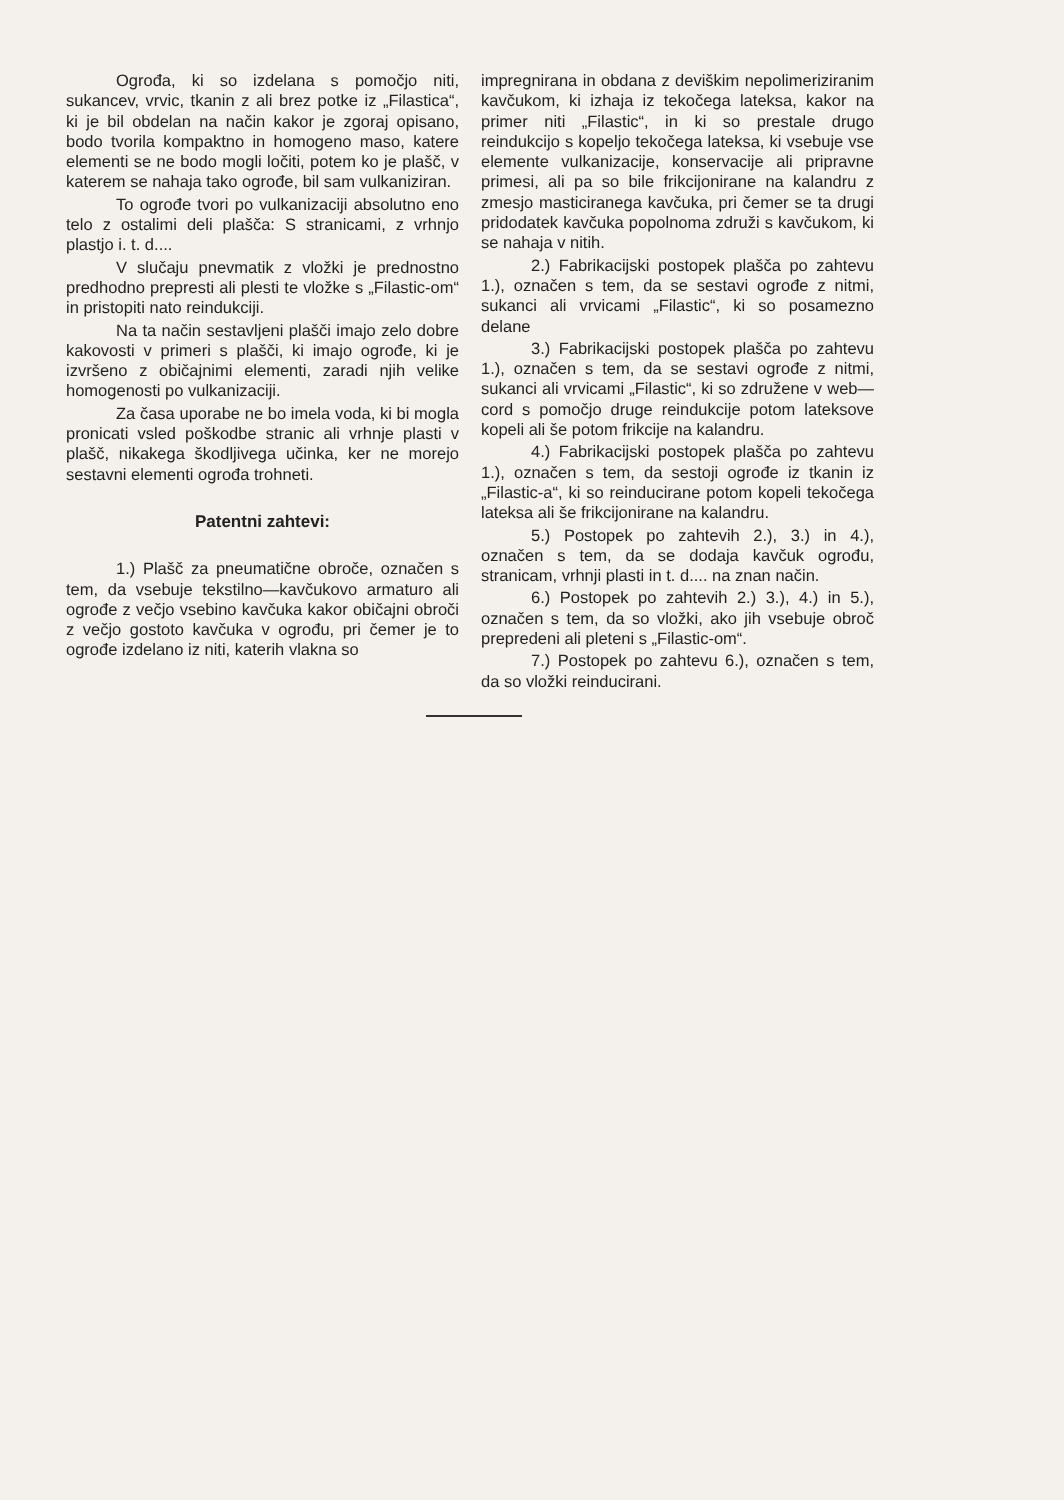Ogrođa, ki so izdelana s pomočjo niti, sukancev, vrvic, tkanin z ali brez potke iz „Filastica“, ki je bil obdelan na način kakor je zgoraj opisano, bodo tvorila kompaktno in homogeno maso, katere elementi se ne bodo mogli ločiti, potem ko je plašč, v katerem se nahaja tako ogrođe, bil sam vulkaniziran.
To ogrođe tvori po vulkanizaciji absolutno eno telo z ostalimi deli plašča: S stranicami, z vrhnjo plastjo i. t. d....
V slučaju pnevmatik z vložki je prednostno predhodno prepresti ali plesti te vložke s „Filastic-om“ in pristopiti nato reindukciji.
Na ta način sestavljeni plašči imajo zelo dobre kakovosti v primeri s plašči, ki imajo ogrođe, ki je izvršeno z običajnimi elementi, zaradi njih velike homogenosti po vulkanizaciji.
Za časa uporabe ne bo imela voda, ki bi mogla pronicati vsled poškodbe stranic ali vrhnje plasti v plašč, nikakega škodljivega učinka, ker ne morejo sestavni elementi ogrođa trohneti.
Patentni zahtevi:
1.) Plašč za pneumatične obroče, označen s tem, da vsebuje tekstilno—kavčukovo armaturo ali ogrođe z večjo vsebino kavčuka kakor običajni obroči z večjo gostoto kavčuka v ogrođu, pri čemer je to ogrođe izdelano iz niti, katerih vlakna so
impregnirana in obdana z deviškim nepolimeriziranim kavčukom, ki izhaja iz tekočega lateksa, kakor na primer niti „Filastic“, in ki so prestale drugo reindukcijo s kopeljo tekočega lateksa, ki vsebuje vse elemente vulkanizacije, konservacije ali pripravne primesi, ali pa so bile frikcijonirane na kalandru z zmesjo masticiranega kavčuka, pri čemer se ta drugi pridodatek kavčuka popolnoma združi s kavčukom, ki se nahaja v nitih.
2.) Fabrikacijski postopek plašča po zahtevu 1.), označen s tem, da se sestavi ogrođe z nitmi, sukanci ali vrvicami „Filastic“, ki so posamezno delane
3.) Fabrikacijski postopek plašča po zahtevu 1.), označen s tem, da se sestavi ogrođe z nitmi, sukanci ali vrvicami „Filastic“, ki so združene v web—cord s pomočjo druge reindukcije potom lateksove kopeli ali še potom frikcije na kalandru.
4.) Fabrikacijski postopek plašča po zahtevu 1.), označen s tem, da sestoji ogrođe iz tkanin iz „Filastic-a“, ki so reinducirane potom kopeli tekočega lateksa ali še frikcijonirane na kalandru.
5.) Postopek po zahtevih 2.), 3.) in 4.), označen s tem, da se dodaja kavčuk ogrođu, stranicam, vrhnji plasti in t. d.... na znan način.
6.) Postopek po zahtevih 2.) 3.), 4.) in 5.), označen s tem, da so vložki, ako jih vsebuje obroč prepredeni ali pleteni s „Filastic-om“.
7.) Postopek po zahtevu 6.), označen s tem, da so vložki reinducirani.